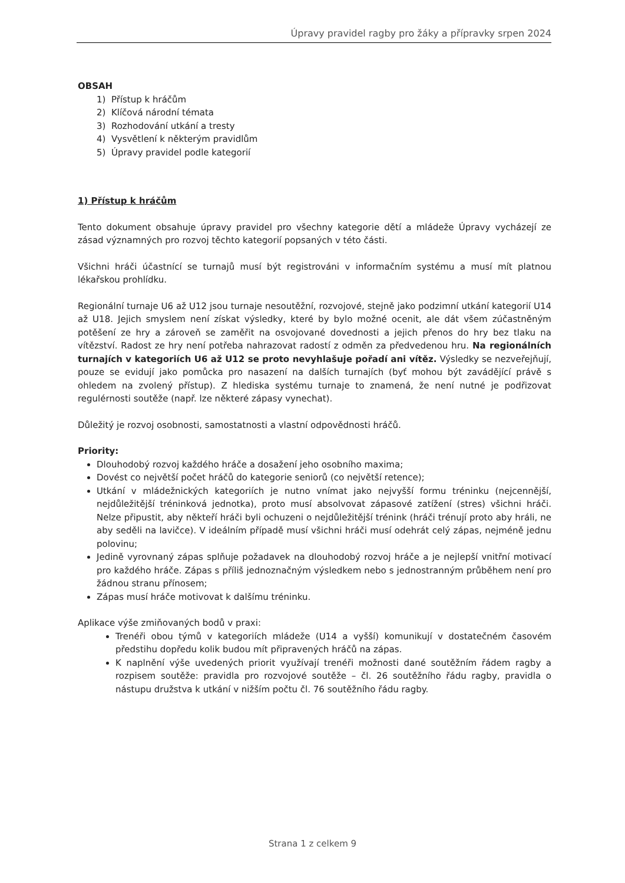Úpravy pravidel ragby pro žáky a přípravky srpen 2024
OBSAH
1) Přístup k hráčům
2) Klíčová národní témata
3) Rozhodování utkání a tresty
4) Vysvětlení k některým pravidlům
5) Úpravy pravidel podle kategorií
1) Přístup k hráčům
Tento dokument obsahuje úpravy pravidel pro všechny kategorie dětí a mládeže Úpravy vycházejí ze zásad významných pro rozvoj těchto kategorií popsaných v této části.
Všichni hráči účastnící se turnajů musí být registrováni v informačním systému a musí mít platnou lékařskou prohlídku.
Regionální turnaje U6 až U12 jsou turnaje nesoutěžní, rozvojové, stejně jako podzimní utkání kategorií U14 až U18. Jejich smyslem není získat výsledky, které by bylo možné ocenit, ale dát všem zúčastněným potěšení ze hry a zároveň se zaměřit na osvojované dovednosti a jejich přenos do hry bez tlaku na vítězství. Radost ze hry není potřeba nahrazovat radostí z odměn za předvedenou hru. Na regionálních turnajích v kategoriích U6 až U12 se proto nevyhlašuje pořadí ani vítěz. Výsledky se nezveřejňují, pouze se evidují jako pomůcka pro nasazení na dalších turnajích (byť mohou být zavádějící právě s ohledem na zvolený přístup). Z hlediska systému turnaje to znamená, že není nutné je podřizovat regulérnosti soutěže (např. lze některé zápasy vynechat).
Důležitý je rozvoj osobnosti, samostatnosti a vlastní odpovědnosti hráčů.
Priority:
Dlouhodobý rozvoj každého hráče a dosažení jeho osobního maxima;
Dovést co největší počet hráčů do kategorie seniorů (co největší retence);
Utkání v mládežnických kategoriích je nutno vnímat jako nejvyšší formu tréninku (nejcennější, nejdůležitější tréninková jednotka), proto musí absolvovat zápasové zatížení (stres) všichni hráči. Nelze připustit, aby někteří hráči byli ochuzeni o nejdůležitější trénink (hráči trénují proto aby hráli, ne aby seděli na lavičce). V ideálním případě musí všichni hráči musí odehrát celý zápas, nejméně jednu polovinu;
Jedině vyrovnaný zápas splňuje požadavek na dlouhodobý rozvoj hráče a je nejlepší vnitřní motivací pro každého hráče. Zápas s příliš jednoznačným výsledkem nebo s jednostranným průběhem není pro žádnou stranu přínosem;
Zápas musí hráče motivovat k dalšímu tréninku.
Aplikace výše zmiňovaných bodů v praxi:
Trenéři obou týmů v kategoriích mládeže (U14 a vyšší) komunikují v dostatečném časovém předstihu dopředu kolik budou mít připravených hráčů na zápas.
K naplnění výše uvedených priorit využívají trenéři možnosti dané soutěžním řádem ragby a rozpisem soutěže: pravidla pro rozvojové soutěže – čl. 26 soutěžního řádu ragby, pravidla o nástupu družstva k utkání v nižším počtu čl. 76 soutěžního řádu ragby.
Strana 1 z celkem 9